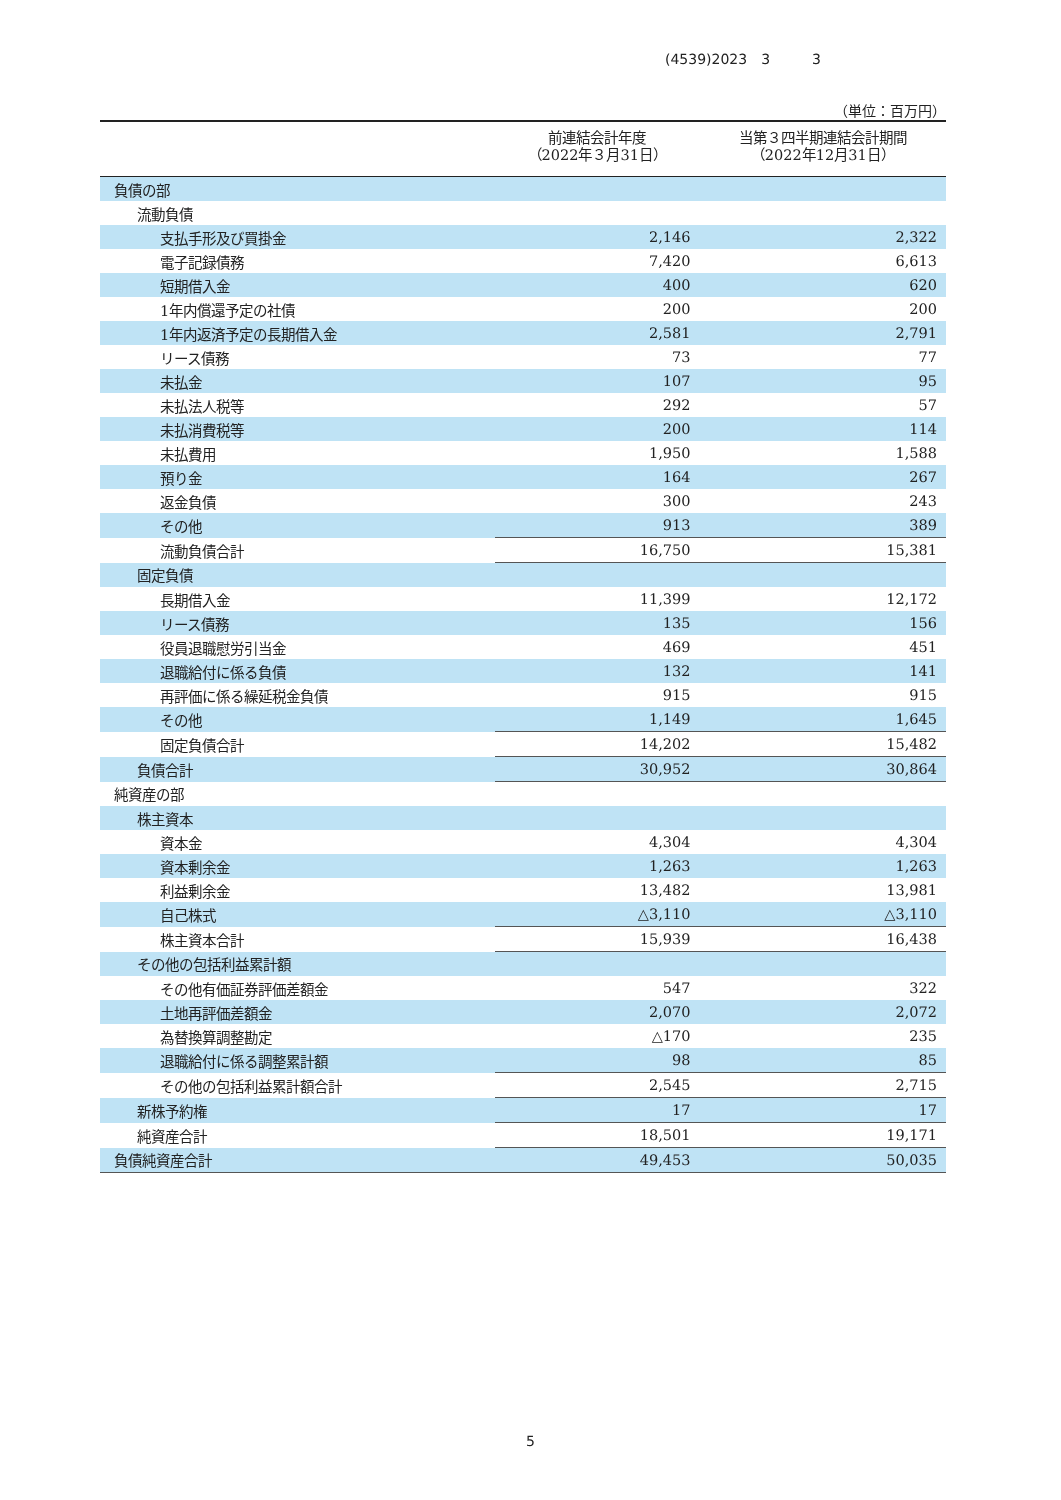(4539)2023　3　　　3
（単位：百万円）
| | 前連結会計年度 （2022年３月31日） | 当第３四半期連結会計期間 （2022年12月31日） |
| --- | --- | --- |
| 負債の部 | | |
| 流動負債 | | |
| 支払手形及び買掛金 | 2,146 | 2,322 |
| 電子記録債務 | 7,420 | 6,613 |
| 短期借入金 | 400 | 620 |
| 1年内償還予定の社債 | 200 | 200 |
| 1年内返済予定の長期借入金 | 2,581 | 2,791 |
| リース債務 | 73 | 77 |
| 未払金 | 107 | 95 |
| 未払法人税等 | 292 | 57 |
| 未払消費税等 | 200 | 114 |
| 未払費用 | 1,950 | 1,588 |
| 預り金 | 164 | 267 |
| 返金負債 | 300 | 243 |
| その他 | 913 | 389 |
| 流動負債合計 | 16,750 | 15,381 |
| 固定負債 | | |
| 長期借入金 | 11,399 | 12,172 |
| リース債務 | 135 | 156 |
| 役員退職慰労引当金 | 469 | 451 |
| 退職給付に係る負債 | 132 | 141 |
| 再評価に係る繰延税金負債 | 915 | 915 |
| その他 | 1,149 | 1,645 |
| 固定負債合計 | 14,202 | 15,482 |
| 負債合計 | 30,952 | 30,864 |
| 純資産の部 | | |
| 株主資本 | | |
| 資本金 | 4,304 | 4,304 |
| 資本剰余金 | 1,263 | 1,263 |
| 利益剰余金 | 13,482 | 13,981 |
| 自己株式 | △3,110 | △3,110 |
| 株主資本合計 | 15,939 | 16,438 |
| その他の包括利益累計額 | | |
| その他有価証券評価差額金 | 547 | 322 |
| 土地再評価差額金 | 2,070 | 2,072 |
| 為替換算調整勘定 | △170 | 235 |
| 退職給付に係る調整累計額 | 98 | 85 |
| その他の包括利益累計額合計 | 2,545 | 2,715 |
| 新株予約権 | 17 | 17 |
| 純資産合計 | 18,501 | 19,171 |
| 負債純資産合計 | 49,453 | 50,035 |
5